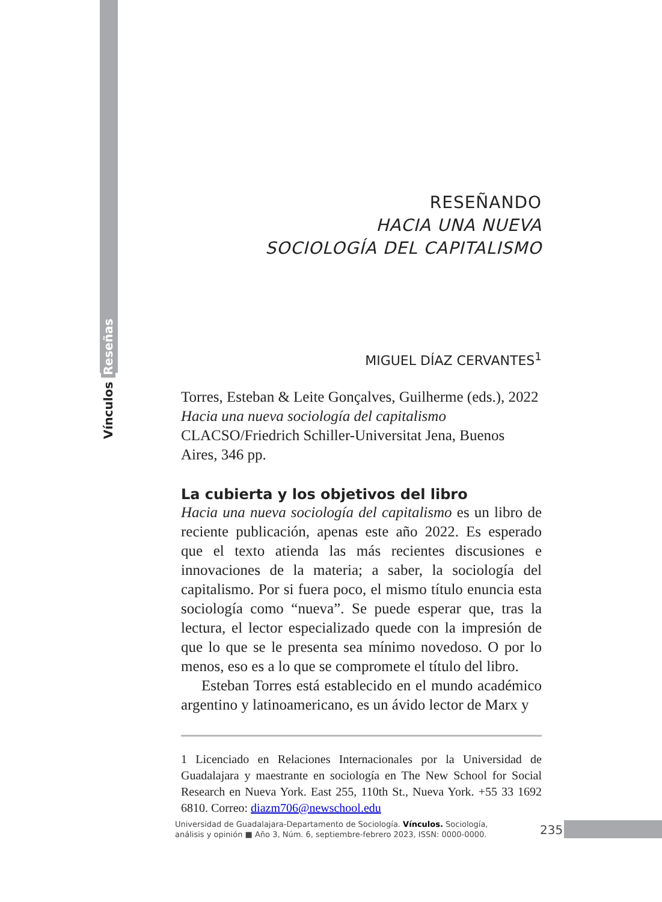Vínculos Reseñas
RESEÑANDO
HACIA UNA NUEVA
SOCIOLOGÍA DEL CAPITALISMO
MIGUEL DÍAZ CERVANTES<sup>1</sup>
Torres, Esteban & Leite Gonçalves, Guilherme (eds.), 2022
Hacia una nueva sociología del capitalismo
CLACSO/Friedrich Schiller-Universitat Jena, Buenos Aires, 346 pp.
La cubierta y los objetivos del libro
Hacia una nueva sociología del capitalismo es un libro de reciente publicación, apenas este año 2022. Es esperado que el texto atienda las más recientes discusiones e innovaciones de la materia; a saber, la sociología del capitalismo. Por si fuera poco, el mismo título enuncia esta sociología como “nueva”. Se puede esperar que, tras la lectura, el lector especializado quede con la impresión de que lo que se le presenta sea mínimo novedoso. O por lo menos, eso es a lo que se compromete el título del libro.
Esteban Torres está establecido en el mundo académico argentino y latinoamericano, es un ávido lector de Marx y
1 Licenciado en Relaciones Internacionales por la Universidad de Guadalajara y maestrante en sociología en The New School for Social Research en Nueva York. East 255, 110th St., Nueva York. +55 33 1692 6810. Correo: diazm706@newschool.edu
Universidad de Guadalajara-Departamento de Sociología. Vínculos. Sociología, análisis y opinión ■ Año 3, Núm. 6, septiembre-febrero 2023, ISSN: 0000-0000.
235